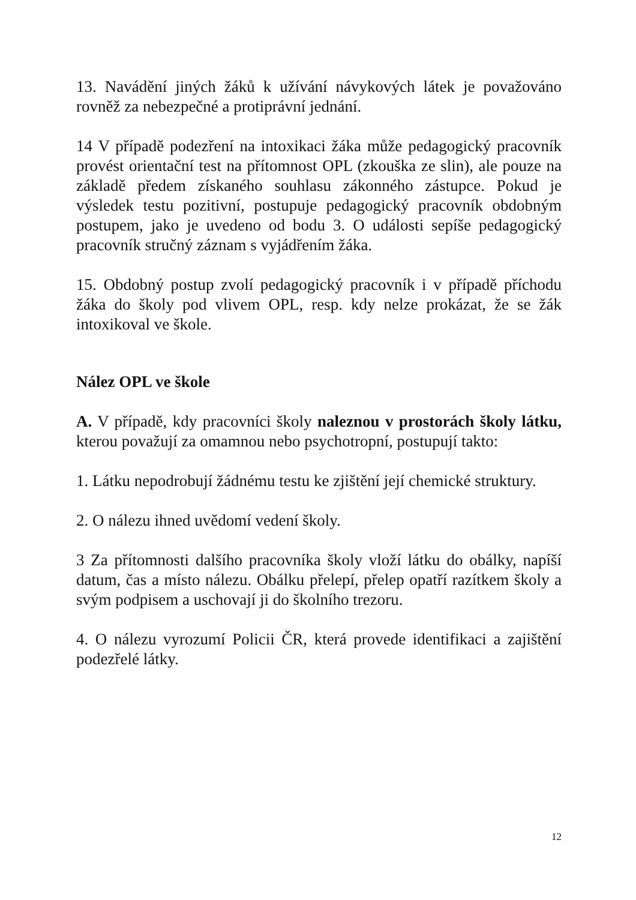13. Navádění jiných žáků k užívání návykových látek je považováno rovněž za nebezpečné a protiprávní jednání.
14 V případě podezření na intoxikaci žáka může pedagogický pracovník provést orientační test na přítomnost OPL (zkouška ze slin), ale pouze na základě předem získaného souhlasu zákonného zástupce. Pokud je výsledek testu pozitivní, postupuje pedagogický pracovník obdobným postupem, jako je uvedeno od bodu 3. O události sepíše pedagogický pracovník stručný záznam s vyjádřením žáka.
15. Obdobný postup zvolí pedagogický pracovník i v případě příchodu žáka do školy pod vlivem OPL, resp. kdy nelze prokázat, že se žák intoxikoval ve škole.
Nález OPL ve škole
A. V případě, kdy pracovníci školy naleznou v prostorách školy látku, kterou považují za omamnou nebo psychotropní, postupují takto:
1. Látku nepodrobují žádnému testu ke zjištění její chemické struktury.
2. O nálezu ihned uvědomí vedení školy.
3 Za přítomnosti dalšího pracovníka školy vloží látku do obálky, napíší datum, čas a místo nálezu. Obálku přelepí, přelep opatří razítkem školy a svým podpisem a uschovají ji do školního trezoru.
4. O nálezu vyrozumí Policii ČR, která provede identifikaci a zajištění podezřelé látky.
12